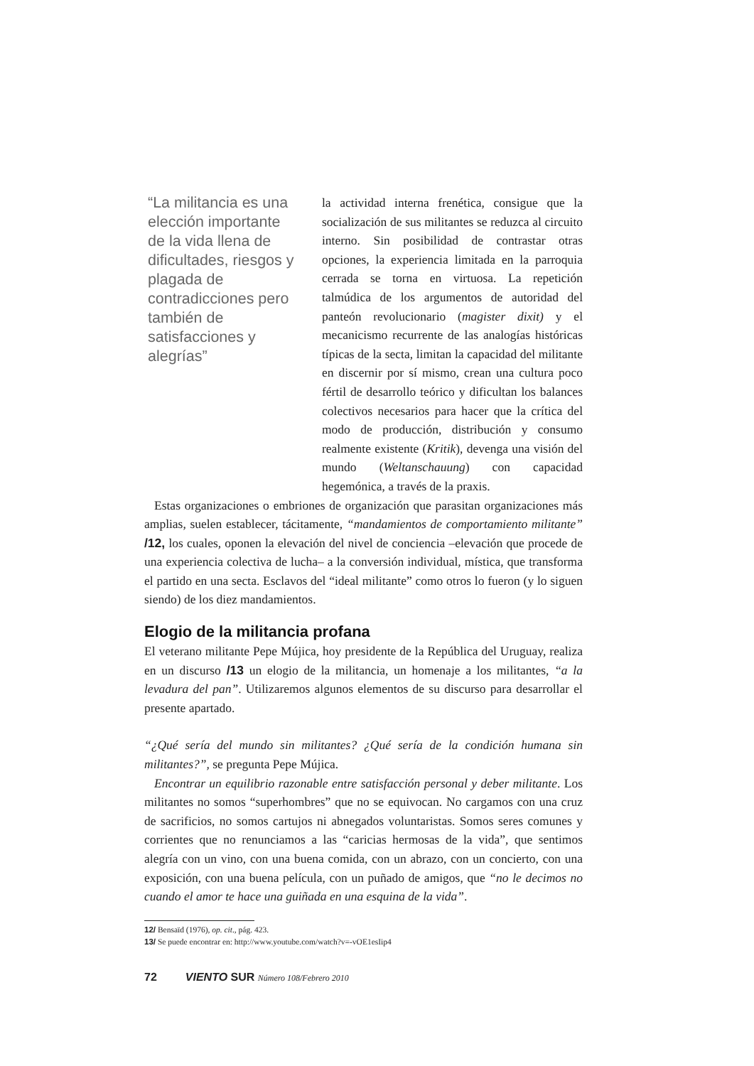“La militancia es una elección importante de la vida llena de dificultades, riesgos y plagada de contradicciones pero también de satisfacciones y alegrías”
la actividad interna frenética, consigue que la socialización de sus militantes se reduzca al circuito interno. Sin posibilidad de contrastar otras opciones, la experiencia limitada en la parroquia cerrada se torna en virtuosa. La repetición talmúdica de los argumentos de autoridad del panteón revolucionario (magister dixit) y el mecanicismo recurrente de las analogías históricas típicas de la secta, limitan la capacidad del militante en discernir por sí mismo, crean una cultura poco fértil de desarrollo teórico y dificultan los balances colectivos necesarios para hacer que la crítica del modo de producción, distribución y consumo realmente existente (Kritik), devenga una visión del mundo (Weltanschauung) con capacidad hegemónica, a través de la praxis.
Estas organizaciones o embriones de organización que parasitan organizaciones más amplias, suelen establecer, tácitamente, “mandamientos de comportamiento militante” /12, los cuales, oponen la elevación del nivel de conciencia –elevación que procede de una experiencia colectiva de lucha– a la conversión individual, mística, que transforma el partido en una secta. Esclavos del “ideal militante” como otros lo fueron (y lo siguen siendo) de los diez mandamientos.
Elogio de la militancia profana
El veterano militante Pepe Mújica, hoy presidente de la República del Uruguay, realiza en un discurso /13 un elogio de la militancia, un homenaje a los militantes, “a la levadura del pan”. Utilizaremos algunos elementos de su discurso para desarrollar el presente apartado.
“¿Qué sería del mundo sin militantes? ¿Qué sería de la condición humana sin militantes?”, se pregunta Pepe Mújica.
Encontrar un equilibrio razonable entre satisfacción personal y deber militante. Los militantes no somos “superhombres” que no se equivocan. No cargamos con una cruz de sacrificios, no somos cartujos ni abnegados voluntaristas. Somos seres comunes y corrientes que no renunciamos a las “caricias hermosas de la vida”, que sentimos alegría con un vino, con una buena comida, con un abrazo, con un concierto, con una exposición, con una buena película, con un puñado de amigos, que “no le decimos no cuando el amor te hace una guiñada en una esquina de la vida”.
12/ Bensaïd (1976), op. cit., pág. 423.
13/ Se puede encontrar en: http://www.youtube.com/watch?v=-vOE1esIip4
72 VIENTO SUR Número 108/Febrero 2010